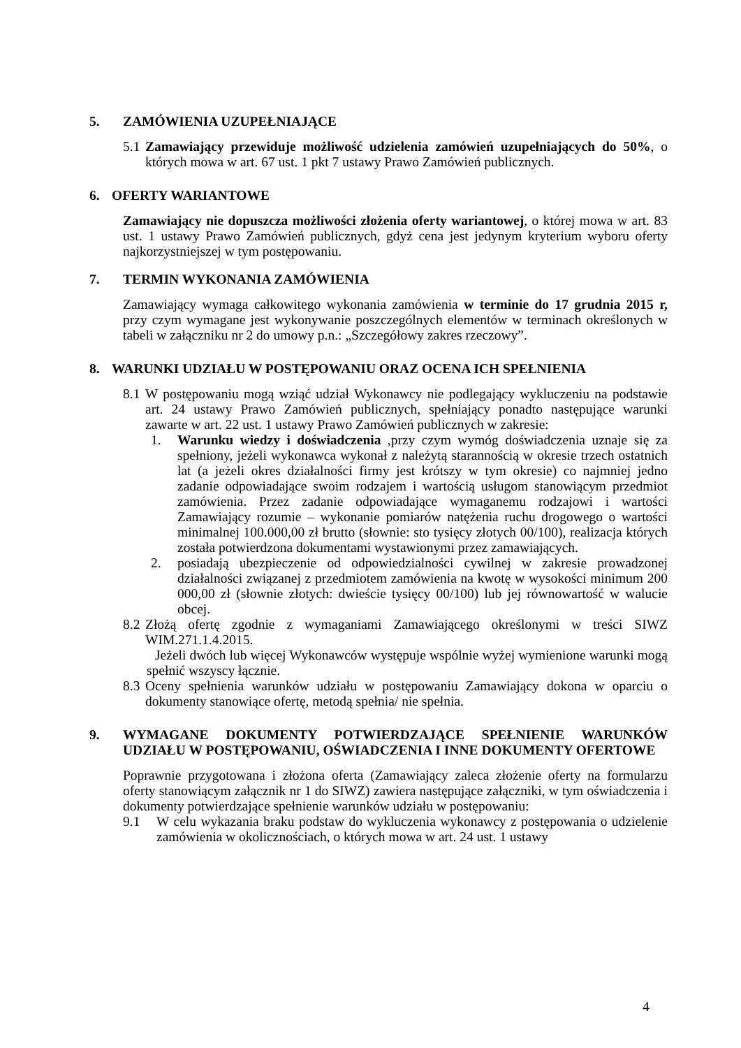5. ZAMÓWIENIA UZUPEŁNIAJĄCE
5.1 Zamawiający przewiduje możliwość udzielenia zamówień uzupełniających do 50%, o których mowa w art. 67 ust. 1 pkt 7 ustawy Prawo Zamówień publicznych.
6. OFERTY WARIANTOWE
Zamawiający nie dopuszcza możliwości złożenia oferty wariantowej, o której mowa w art. 83 ust. 1 ustawy Prawo Zamówień publicznych, gdyż cena jest jedynym kryterium wyboru oferty najkorzystniejszej w tym postępowaniu.
7. TERMIN WYKONANIA ZAMÓWIENIA
Zamawiający wymaga całkowitego wykonania zamówienia w terminie do 17 grudnia 2015 r, przy czym wymagane jest wykonywanie poszczególnych elementów w terminach określonych w tabeli w załączniku nr 2 do umowy p.n.: „Szczegółowy zakres rzeczowy”.
8. WARUNKI UDZIAŁU W POSTĘPOWANIU ORAZ OCENA ICH SPEŁNIENIA
8.1 W postępowaniu mogą wziąć udział Wykonawcy nie podlegający wykluczeniu na podstawie art. 24 ustawy Prawo Zamówień publicznych, spełniający ponadto następujące warunki zawarte w art. 22 ust. 1 ustawy Prawo Zamówień publicznych w zakresie:
1. Warunku wiedzy i doświadczenia ,przy czym wymóg doświadczenia uznaje się za spełniony, jeżeli wykonawca wykonał z należytą starannością w okresie trzech ostatnich lat (a jeżeli okres działalności firmy jest krótszy w tym okresie) co najmniej jedno zadanie odpowiadające swoim rodzajem i wartością usługom stanowiącym przedmiot zamówienia. Przez zadanie odpowiadające wymaganemu rodzajowi i wartości Zamawiający rozumie – wykonanie pomiarów natężenia ruchu drogowego o wartości minimalnej 100.000,00 zł brutto (słownie: sto tysięcy złotych 00/100), realizacja których została potwierdzona dokumentami wystawionymi przez zamawiających.
2. posiadają ubezpieczenie od odpowiedzialności cywilnej w zakresie prowadzonej działalności związanej z przedmiotem zamówienia na kwotę w wysokości minimum 200 000,00 zł (słownie złotych: dwieście tysięcy 00/100) lub jej równowartość w walucie obcej.
8.2 Złożą ofertę zgodnie z wymaganiami Zamawiającego określonymi w treści SIWZ WIM.271.1.4.2015.
Jeżeli dwóch lub więcej Wykonawców występuje wspólnie wyżej wymienione warunki mogą spełnić wszyscy łącznie.
8.3 Oceny spełnienia warunków udziału w postępowaniu Zamawiający dokona w oparciu o dokumenty stanowiące ofertę, metodą spełnia/ nie spełnia.
9. WYMAGANE DOKUMENTY POTWIERDZAJĄCE SPEŁNIENIE WARUNKÓW UDZIAŁU W POSTĘPOWANIU, OŚWIADCZENIA I INNE DOKUMENTY OFERTOWE
Poprawnie przygotowana i złożona oferta (Zamawiający zaleca złożenie oferty na formularzu oferty stanowiącym załącznik nr 1 do SIWZ) zawiera następujące załączniki, w tym oświadczenia i dokumenty potwierdzające spełnienie warunków udziału w postępowaniu:
9.1 W celu wykazania braku podstaw do wykluczenia wykonawcy z postępowania o udzielenie zamówienia w okolicznościach, o których mowa w art. 24 ust. 1 ustawy
4